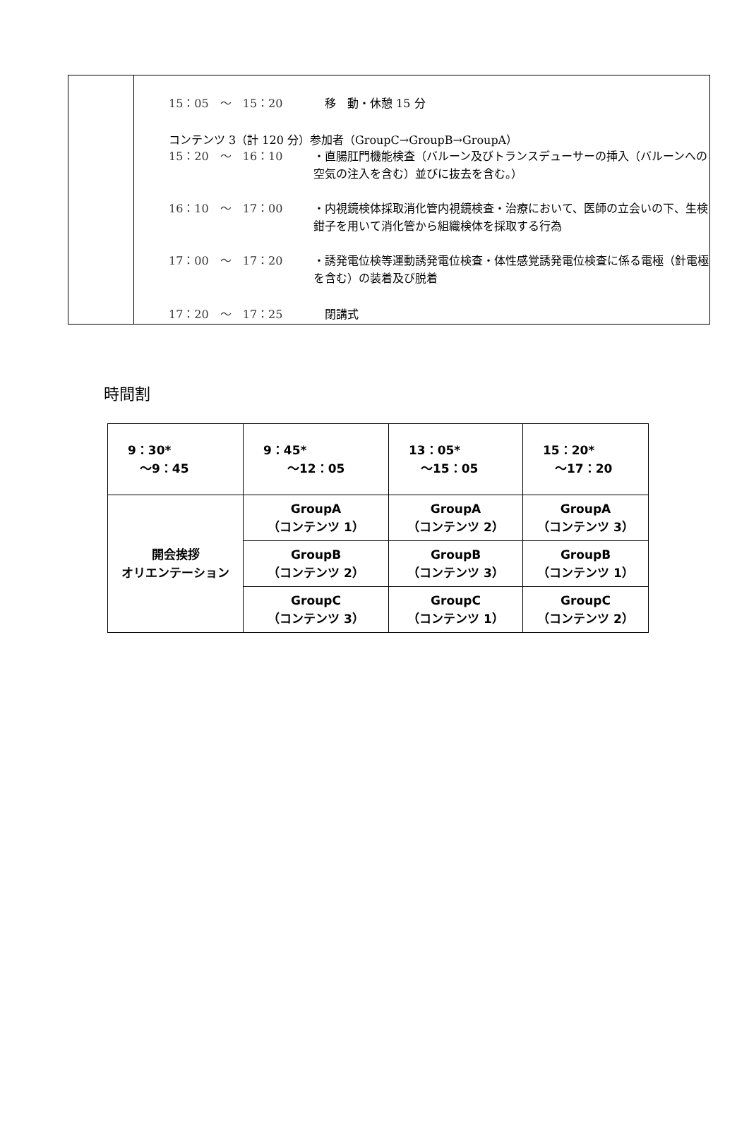| | 15：05 ～ 15：20 移 動・休憩 15 分 コンテンツ 3（計 120 分）参加者（GroupC→GroupB→GroupA） 15：20 ～ 16：10 ・直腸肛門機能検査（バルーン及びトランスデューサーの挿入（バルーンへの空気の注入を含む）並びに抜去を含む。） 16：10 ～ 17：00 ・内視鏡検体採取消化管内視鏡検査・治療において、医師の立会いの下、生検鉗子を用いて消化管から組織検体を採取する行為 17：00 ～ 17：20 ・誘発電位検等運動誘発電位検査・体性感覚誘発電位検査に係る電極（針電極を含む）の装着及び脱着 17：20 ～ 17：25 閉講式 |
時間割
| 9：30* ～9：45 | 9：45* ～12：05 | 13：05* ～15：05 | 15：20* ～17：20 |
| 開会挨拶 オリエンテーション | GroupA （コンテンツ 1） | GroupA （コンテンツ 2） | GroupA （コンテンツ 3） |
| | GroupB （コンテンツ 2） | GroupB （コンテンツ 3） | GroupB （コンテンツ 1） |
| | GroupC （コンテンツ 3） | GroupC （コンテンツ 1） | GroupC （コンテンツ 2） |